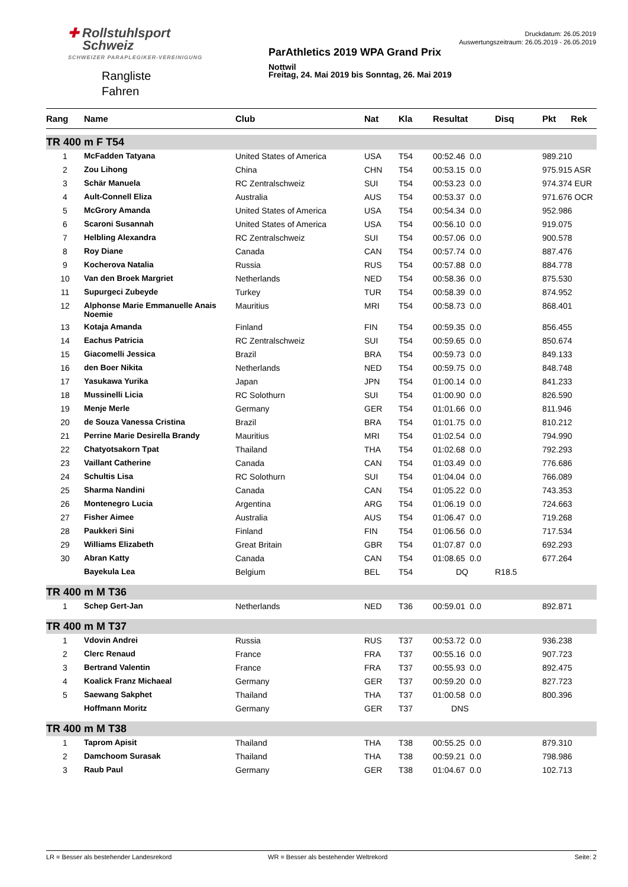✚ Rollstuhlsport
Schweiz
SCHWEIZER PARAPLEGIKER-VEREINIGUNG
Rangliste
Fahren
ParAthletics 2019 WPA Grand Prix
Nottwil
Freitag, 24. Mai 2019 bis Sonntag, 26. Mai 2019
Druckdatum: 26.05.2019
Auswertungszeitraum: 26.05.2019 - 26.05.2019
| Rang | Name | Club | Nat | Kla | Resultat | Disq | Pkt Rek |
| --- | --- | --- | --- | --- | --- | --- | --- |
| TR 400 m F T54 | | | | | | | |
| 1 | McFadden Tatyana | United States of America | USA | T54 | 00:52.46 0.0 | | 989.210 |
| 2 | Zou Lihong | China | CHN | T54 | 00:53.15 0.0 | | 975.915 ASR |
| 3 | Schär Manuela | RC Zentralschweiz | SUI | T54 | 00:53.23 0.0 | | 974.374 EUR |
| 4 | Ault-Connell Eliza | Australia | AUS | T54 | 00:53.37 0.0 | | 971.676 OCR |
| 5 | McGrory Amanda | United States of America | USA | T54 | 00:54.34 0.0 | | 952.986 |
| 6 | Scaroni Susannah | United States of America | USA | T54 | 00:56.10 0.0 | | 919.075 |
| 7 | Helbling Alexandra | RC Zentralschweiz | SUI | T54 | 00:57.06 0.0 | | 900.578 |
| 8 | Roy Diane | Canada | CAN | T54 | 00:57.74 0.0 | | 887.476 |
| 9 | Kocherova Natalia | Russia | RUS | T54 | 00:57.88 0.0 | | 884.778 |
| 10 | Van den Broek Margriet | Netherlands | NED | T54 | 00:58.36 0.0 | | 875.530 |
| 11 | Supurgeci Zubeyde | Turkey | TUR | T54 | 00:58.39 0.0 | | 874.952 |
| 12 | Alphonse Marie Emmanuelle Anais Noemie | Mauritius | MRI | T54 | 00:58.73 0.0 | | 868.401 |
| 13 | Kotaja Amanda | Finland | FIN | T54 | 00:59.35 0.0 | | 856.455 |
| 14 | Eachus Patricia | RC Zentralschweiz | SUI | T54 | 00:59.65 0.0 | | 850.674 |
| 15 | Giacomelli Jessica | Brazil | BRA | T54 | 00:59.73 0.0 | | 849.133 |
| 16 | den Boer Nikita | Netherlands | NED | T54 | 00:59.75 0.0 | | 848.748 |
| 17 | Yasukawa Yurika | Japan | JPN | T54 | 01:00.14 0.0 | | 841.233 |
| 18 | Mussinelli Licia | RC Solothurn | SUI | T54 | 01:00.90 0.0 | | 826.590 |
| 19 | Menje Merle | Germany | GER | T54 | 01:01.66 0.0 | | 811.946 |
| 20 | de Souza Vanessa Cristina | Brazil | BRA | T54 | 01:01.75 0.0 | | 810.212 |
| 21 | Perrine Marie Desirella Brandy | Mauritius | MRI | T54 | 01:02.54 0.0 | | 794.990 |
| 22 | Chatyotsakorn Tpat | Thailand | THA | T54 | 01:02.68 0.0 | | 792.293 |
| 23 | Vaillant Catherine | Canada | CAN | T54 | 01:03.49 0.0 | | 776.686 |
| 24 | Schultis Lisa | RC Solothurn | SUI | T54 | 01:04.04 0.0 | | 766.089 |
| 25 | Sharma Nandini | Canada | CAN | T54 | 01:05.22 0.0 | | 743.353 |
| 26 | Montenegro Lucia | Argentina | ARG | T54 | 01:06.19 0.0 | | 724.663 |
| 27 | Fisher Aimee | Australia | AUS | T54 | 01:06.47 0.0 | | 719.268 |
| 28 | Paukkeri Sini | Finland | FIN | T54 | 01:06.56 0.0 | | 717.534 |
| 29 | Williams Elizabeth | Great Britain | GBR | T54 | 01:07.87 0.0 | | 692.293 |
| 30 | Abran Katty | Canada | CAN | T54 | 01:08.65 0.0 | | 677.264 |
| | Bayekula Lea | Belgium | BEL | T54 | DQ | R18.5 | |
| TR 400 m M T36 | | | | | | | |
| 1 | Schep Gert-Jan | Netherlands | NED | T36 | 00:59.01 0.0 | | 892.871 |
| TR 400 m M T37 | | | | | | | |
| 1 | Vdovin Andrei | Russia | RUS | T37 | 00:53.72 0.0 | | 936.238 |
| 2 | Clerc Renaud | France | FRA | T37 | 00:55.16 0.0 | | 907.723 |
| 3 | Bertrand Valentin | France | FRA | T37 | 00:55.93 0.0 | | 892.475 |
| 4 | Koalick Franz Michaeal | Germany | GER | T37 | 00:59.20 0.0 | | 827.723 |
| 5 | Saewang Sakphet | Thailand | THA | T37 | 01:00.58 0.0 | | 800.396 |
| | Hoffmann Moritz | Germany | GER | T37 | DNS | | |
| TR 400 m M T38 | | | | | | | |
| 1 | Taprom Apisit | Thailand | THA | T38 | 00:55.25 0.0 | | 879.310 |
| 2 | Damchoom Surasak | Thailand | THA | T38 | 00:59.21 0.0 | | 798.986 |
| 3 | Raub Paul | Germany | GER | T38 | 01:04.67 0.0 | | 102.713 |
LR = Besser als bestehender Landesrekord WR = Besser als bestehender Weltrekord Seite: 2